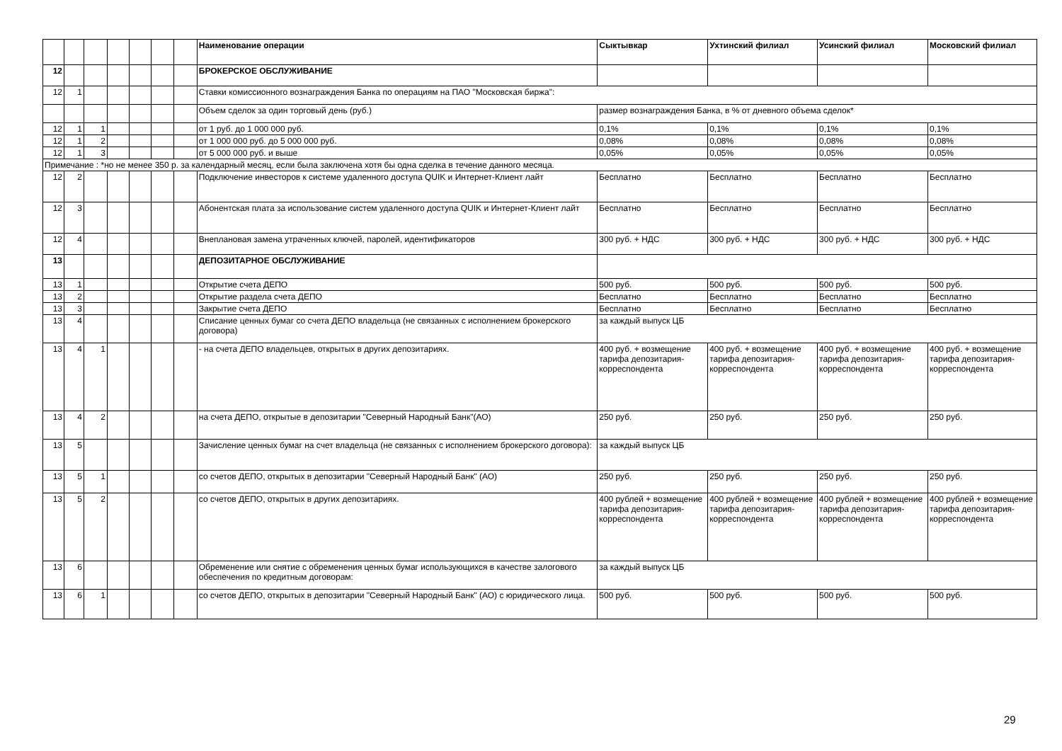| | | | | | | | Наименование операции | Сыктывкар | Ухтинский филиал | Усинский филиал | Московский филиал |
| --- | --- | --- | --- | --- | --- | --- | --- | --- | --- | --- | --- |
| 12 | | | | | | | БРОКЕРСКОЕ ОБСЛУЖИВАНИЕ | | | | |
| 12 | 1 | | | | | | Ставки комиссионного вознаграждения Банка по операциям на ПАО "Московская биржа": | | | | |
| | | | | | | | Объем сделок за один торговый день (руб.) | размер вознаграждения Банка, в % от дневного объема сделок* | | | |
| 12 | 1 | 1 | | | | | от 1 руб. до 1 000 000 руб. | 0,1% | 0,1% | 0,1% | 0,1% |
| 12 | 1 | 2 | | | | | от 1 000 000 руб. до 5 000 000 руб. | 0,08% | 0,08% | 0,08% | 0,08% |
| 12 | 1 | 3 | | | | | от 5 000 000 руб. и выше | 0,05% | 0,05% | 0,05% | 0,05% |
| Примечание : *но не менее 350 р. за календарный месяц, если была заключена хотя бы одна сделка в течение данного месяца. | | | | | | | | | | | |
| 12 | 2 | | | | | | Подключение инвесторов к системе удаленного доступа QUIK и Интернет-Клиент лайт | Бесплатно | Бесплатно | Бесплатно | Бесплатно |
| 12 | 3 | | | | | | Абонентская плата за использование систем удаленного доступа QUIK и Интернет-Клиент лайт | Бесплатно | Бесплатно | Бесплатно | Бесплатно |
| 12 | 4 | | | | | | Внеплановая замена утраченных ключей, паролей, идентификаторов | 300 руб. + НДС | 300 руб. + НДС | 300 руб. + НДС | 300 руб. + НДС |
| 13 | | | | | | | ДЕПОЗИТАРНОЕ ОБСЛУЖИВАНИЕ | | | | |
| 13 | 1 | | | | | | Открытие счета ДЕПО | 500 руб. | 500 руб. | 500 руб. | 500 руб. |
| 13 | 2 | | | | | | Открытие раздела счета ДЕПО | Бесплатно | Бесплатно | Бесплатно | Бесплатно |
| 13 | 3 | | | | | | Закрытие счета ДЕПО | Бесплатно | Бесплатно | Бесплатно | Бесплатно |
| 13 | 4 | | | | | | Списание ценных бумаг со счета ДЕПО владельца (не связанных с исполнением брокерского договора) | за каждый выпуск ЦБ | | | |
| 13 | 4 | 1 | | | | | - на счета ДЕПО владельцев, открытых в других депозитариях. | 400 руб. + возмещение тарифа депозитария-корреспондента | 400 руб. + возмещение тарифа депозитария-корреспондента | 400 руб. + возмещение тарифа депозитария-корреспондента | 400 руб. + возмещение тарифа депозитария-корреспондента |
| 13 | 4 | 2 | | | | | на счета ДЕПО, открытые в депозитарии "Северный Народный Банк"(АО) | 250 руб. | 250 руб. | 250 руб. | 250 руб. |
| 13 | 5 | | | | | | Зачисление ценных бумаг на счет владельца (не связанных с исполнением брокерского договора): | за каждый выпуск ЦБ | | | |
| 13 | 5 | 1 | | | | | со счетов ДЕПО, открытых в депозитарии "Северный Народный Банк" (АО) | 250 руб. | 250 руб. | 250 руб. | 250 руб. |
| 13 | 5 | 2 | | | | | со счетов ДЕПО, открытых в других депозитариях. | 400 рублей + возмещение тарифа депозитария-корреспондента | 400 рублей + возмещение тарифа депозитария-корреспондента | 400 рублей + возмещение тарифа депозитария-корреспондента | 400 рублей + возмещение тарифа депозитария-корреспондента |
| 13 | 6 | | | | | | Обременение или снятие с обременения ценных бумаг использующихся в качестве залогового обеспечения по кредитным договорам: | за каждый выпуск ЦБ | | | |
| 13 | 6 | 1 | | | | | со счетов ДЕПО, открытых в депозитарии "Северный Народный Банк" (АО) с юридического лица. | 500 руб. | 500 руб. | 500 руб. | 500 руб. |
29